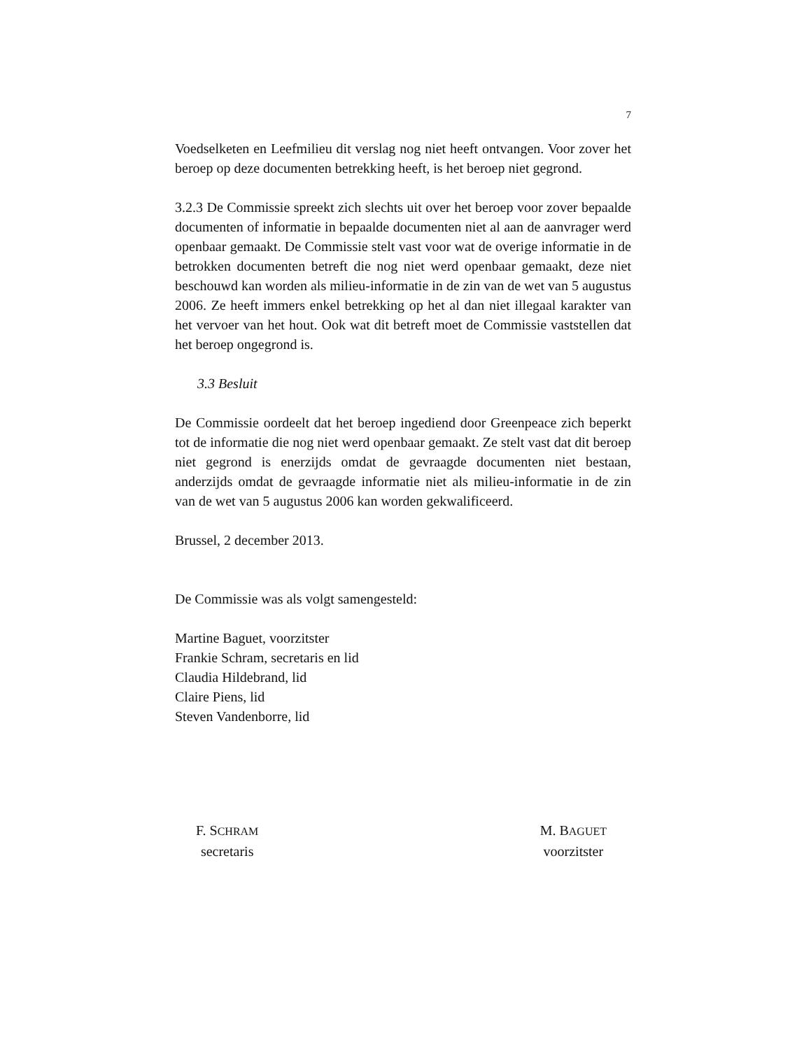7
Voedselketen en Leefmilieu dit verslag nog niet heeft ontvangen. Voor zover het beroep op deze documenten betrekking heeft, is het beroep niet gegrond.
3.2.3 De Commissie spreekt zich slechts uit over het beroep voor zover bepaalde documenten of informatie in bepaalde documenten niet al aan de aanvrager werd openbaar gemaakt. De Commissie stelt vast voor wat de overige informatie in de betrokken documenten betreft die nog niet werd openbaar gemaakt, deze niet beschouwd kan worden als milieu-informatie in de zin van de wet van 5 augustus 2006. Ze heeft immers enkel betrekking op het al dan niet illegaal karakter van het vervoer van het hout. Ook wat dit betreft moet de Commissie vaststellen dat het beroep ongegrond is.
3.3 Besluit
De Commissie oordeelt dat het beroep ingediend door Greenpeace zich beperkt tot de informatie die nog niet werd openbaar gemaakt. Ze stelt vast dat dit beroep niet gegrond is enerzijds omdat de gevraagde documenten niet bestaan, anderzijds omdat de gevraagde informatie niet als milieu-informatie in de zin van de wet van 5 augustus 2006 kan worden gekwalificeerd.
Brussel, 2 december 2013.
De Commissie was als volgt samengesteld:
Martine Baguet, voorzitster
Frankie Schram, secretaris en lid
Claudia Hildebrand, lid
Claire Piens, lid
Steven Vandenborre, lid
F. SCHRAM
secretaris
M. BAGUET
voorzitster